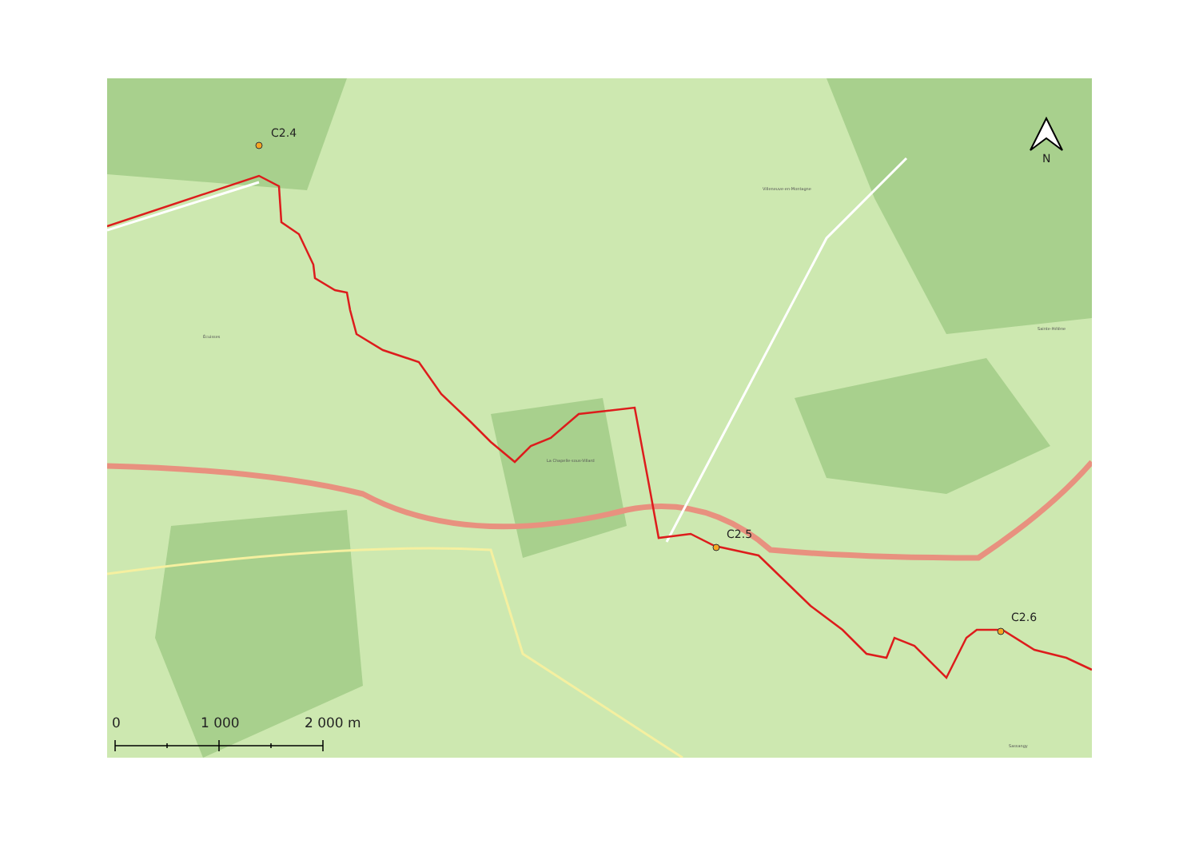C2.4
C2.5
C2.6
N
0 1 000 2 000 m
Villeneuve-en-Montagne
Sainte-Hélène
Écuisses
La Chapelle-sous-Villard
Sassangy